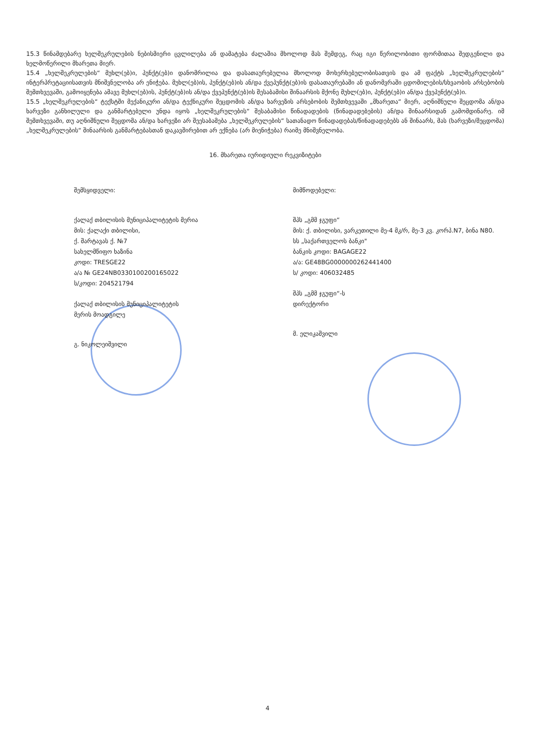15.3 წინამდებარე ხელშეკრულების ნებისმიერი ცვლილება ან დამატება ძალაშია მხოლოდ მას შემდეგ, რაც იგი წერილობითი ფორმითაა შედგენილი და ხელმოწერილი მხარეთა მიერ.
15.4 „ხელშეკრულების“ მუხლ(ებ)ი, პუნქტ(ებ)ი დანომრილია და დასათაურებულია მხოლოდ მოხერხებულობისათვის და ამ ფაქტს „ხელშეკრულების“ ინტერპრეტაციისათვის მნიშვნელობა არ ენიჭება. მუხლ(ებ)ის, პუნქტ(ებ)ის ან/და ქვეპუნქტ(ებ)ის დასათაურებაში ან დანომვრაში ცდომილების/სხვაობის არსებობის შემთხვევაში, გამოიყენება ამავე მუხლ(ებ)ის, პუნქტ(ებ)ის ან/და ქვეპუნქტ(ებ)ის შესაბამისი შინაარსის მქონე მუხლ(ებ)ი, პუნქტ(ებ)ი ან/და ქვეპუნქტ(ებ)ი.
15.5 „ხელშეკრულების“ ტექსტში მექანიკური ან/და ტექნიკური შეცდომის ან/და ხარვეზის არსებობის შემთხვევაში „მხარეთა“ მიერ, აღნიშნული შეცდომა ან/და ხარვეზი განხილული და განმარტებული უნდა იყოს „ხელშეკრულების“ შესაბამისი წინადადების (წინადადებების) ან/და შინაარსიდან გამომდინარე. იმ შემთხვევაში, თუ აღნიშნული შეცდომა ან/და ხარვეზი არ შეესაბამება „ხელშეკრულების“ სათანადო წინადადებას/წინადადებებს ან შინაარს, მას (ხარვეზი/შეცდომა) „ხელშეკრულების“ შინაარსის განმარტებასთან დაკავშირებით არ ექნება (არ მიენიჭება) რაიმე მნიშვნელობა.
16. მხარეთა იურიდიული რეკვიზიტები
შემსყიდველი:
ქალაქ თბილისის მუნიციპალიტეტის მერია
მის: ქალაქი თბილისი,
ქ. შარტავას ქ. №7
სახელმწიფო ხაზინა
კოდი: TRESGE22
ა/ა № GE24NB0330100200165022
ს/კოდი: 204521794
ქალაქ თბილისის მუნიციპალიტეტის
მერის მოადგილე
გ. ნიკოლეიშვილი
მიმწოდებელი:
შპს „გმმ ჯგუფი“
მის: ქ. თბილისი, ვარკეთილი მე-4 მკ/რ, მე-3 კვ. კორპ.N7, ბინა N80.
სს „საქართველოს ბანკი"
ბანკის კოდი: BAGAGE22
ა/ა: GE48BG0000000262441400
ს/ კოდი: 406032485
შპს „გმმ ჯგუფი“-ს
დირექტორი
მ. ელიკაშვილი
4